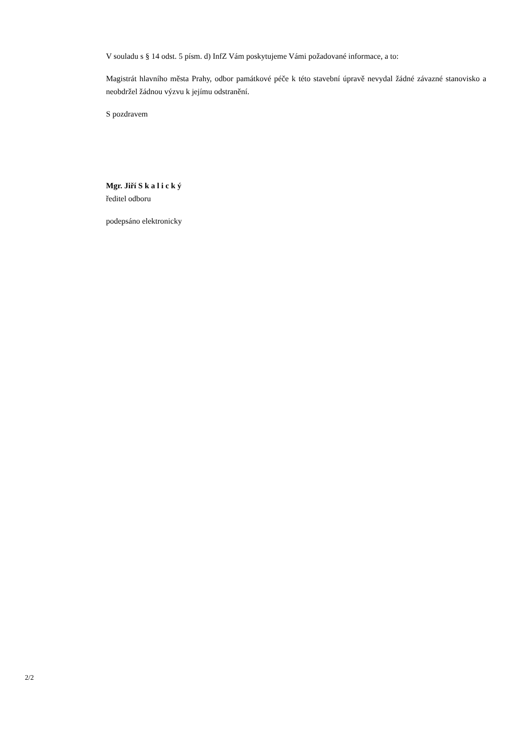V souladu s § 14 odst. 5 písm. d) InfZ Vám poskytujeme Vámi požadované informace, a to:
Magistrát hlavního města Prahy, odbor památkové péče k této stavební úpravě nevydal žádné závazné stanovisko a neobdržel žádnou výzvu k jejímu odstranění.
S pozdravem
Mgr. Jiří S k a l i c k ý
ředitel odboru
podepsáno elektronicky
2/2